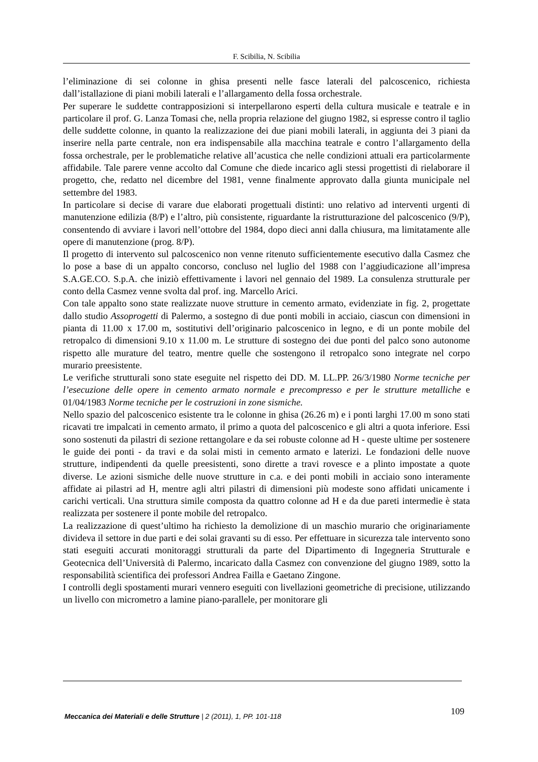F. Scibilia, N. Scibilia
l’eliminazione di sei colonne in ghisa presenti nelle fasce laterali del palcoscenico, richiesta dall’istallazione di piani mobili laterali e l’allargamento della fossa orchestrale.
Per superare le suddette contrapposizioni si interpellarono esperti della cultura musicale e teatrale e in particolare il prof. G. Lanza Tomasi che, nella propria relazione del giugno 1982, si espresse contro il taglio delle suddette colonne, in quanto la realizzazione dei due piani mobili laterali, in aggiunta dei 3 piani da inserire nella parte centrale, non era indispensabile alla macchina teatrale e contro l’allargamento della fossa orchestrale, per le problematiche relative all’acustica che nelle condizioni attuali era particolarmente affidabile. Tale parere venne accolto dal Comune che diede incarico agli stessi progettisti di rielaborare il progetto, che, redatto nel dicembre del 1981, venne finalmente approvato dalla giunta municipale nel settembre del 1983.
In particolare si decise di varare due elaborati progettuali distinti: uno relativo ad interventi urgenti di manutenzione edilizia (8/P) e l’altro, più consistente, riguardante la ristrutturazione del palcoscenico (9/P), consentendo di avviare i lavori nell’ottobre del 1984, dopo dieci anni dalla chiusura, ma limitatamente alle opere di manutenzione (prog. 8/P).
Il progetto di intervento sul palcoscenico non venne ritenuto sufficientemente esecutivo dalla Casmez che lo pose a base di un appalto concorso, concluso nel luglio del 1988 con l’aggiudicazione all’impresa S.A.GE.CO. S.p.A. che iniziò effettivamente i lavori nel gennaio del 1989. La consulenza strutturale per conto della Casmez venne svolta dal prof. ing. Marcello Arici.
Con tale appalto sono state realizzate nuove strutture in cemento armato, evidenziate in fig. 2, progettate dallo studio Assoprogetti di Palermo, a sostegno di due ponti mobili in acciaio, ciascun con dimensioni in pianta di 11.00 x 17.00 m, sostitutivi dell’originario palcoscenico in legno, e di un ponte mobile del retropalco di dimensioni 9.10 x 11.00 m. Le strutture di sostegno dei due ponti del palco sono autonome rispetto alle murature del teatro, mentre quelle che sostengono il retropalco sono integrate nel corpo murario preesistente.
Le verifiche strutturali sono state eseguite nel rispetto dei DD. M. LL.PP. 26/3/1980 Norme tecniche per l’esecuzione delle opere in cemento armato normale e precompresso e per le strutture metalliche e 01/04/1983 Norme tecniche per le costruzioni in zone sismiche.
Nello spazio del palcoscenico esistente tra le colonne in ghisa (26.26 m) e i ponti larghi 17.00 m sono stati ricavati tre impalcati in cemento armato, il primo a quota del palcoscenico e gli altri a quota inferiore. Essi sono sostenuti da pilastri di sezione rettangolare e da sei robuste colonne ad H - queste ultime per sostenere le guide dei ponti - da travi e da solai misti in cemento armato e laterizi. Le fondazioni delle nuove strutture, indipendenti da quelle preesistenti, sono dirette a travi rovesce e a plinto impostate a quote diverse. Le azioni sismiche delle nuove strutture in c.a. e dei ponti mobili in acciaio sono interamente affidate ai pilastri ad H, mentre agli altri pilastri di dimensioni più modeste sono affidati unicamente i carichi verticali. Una struttura simile composta da quattro colonne ad H e da due pareti intermedie è stata realizzata per sostenere il ponte mobile del retropalco.
La realizzazione di quest’ultimo ha richiesto la demolizione di un maschio murario che originariamente divideva il settore in due parti e dei solai gravanti su di esso. Per effettuare in sicurezza tale intervento sono stati eseguiti accurati monitoraggi strutturali da parte del Dipartimento di Ingegneria Strutturale e Geotecnica dell’Università di Palermo, incaricato dalla Casmez con convenzione del giugno 1989, sotto la responsabilità scientifica dei professori Andrea Failla e Gaetano Zingone.
I controlli degli spostamenti murari vennero eseguiti con livellazioni geometriche di precisione, utilizzando un livello con micrometro a lamine piano-parallele, per monitorare gli
Meccanica dei Materiali e delle Strutture | 2 (2011), 1, PP. 101-118
109